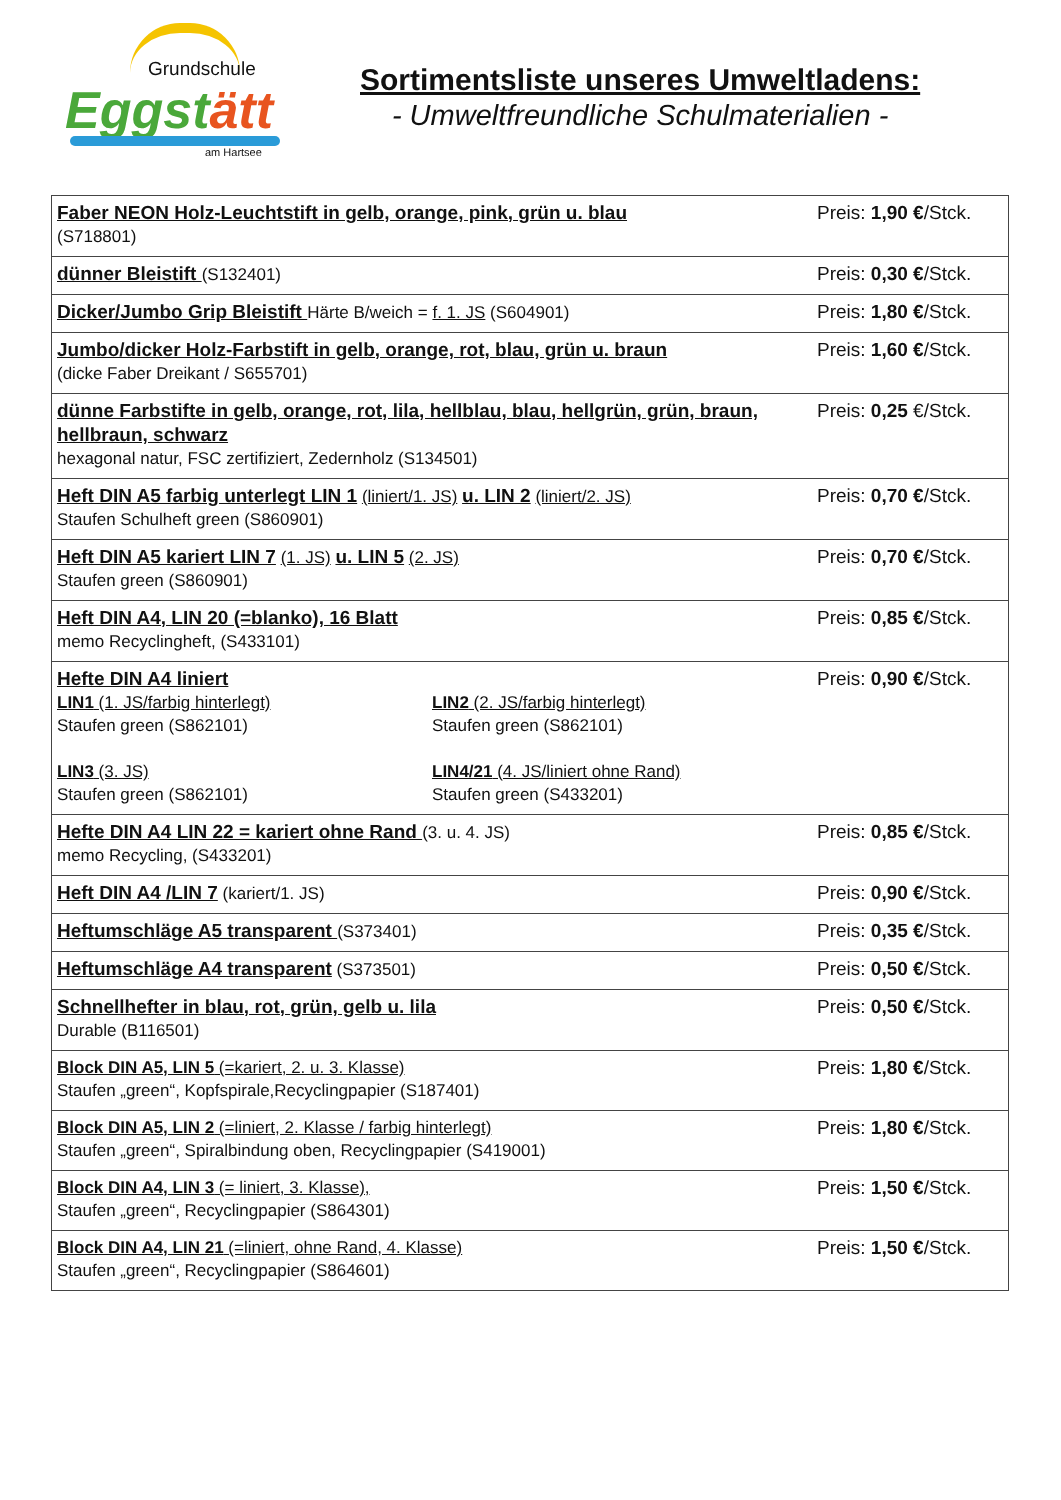Grundschule
Eggstätt
am Hartsee
Sortimentsliste unseres Umweltladens:
- Umweltfreundliche Schulmaterialien -
| Faber NEON Holz-Leuchtstift in gelb, orange, pink, grün u. blau (S718801) | Preis: 1,90 € /Stck. |
| dünner Bleistift (S132401) | Preis: 0,30 € /Stck. |
| Dicker/Jumbo Grip Bleistift Härte B/weich = f. 1. JS (S604901) | Preis: 1,80 € /Stck. |
| Jumbo/dicker Holz-Farbstift in gelb, orange, rot, blau, grün u. braun (dicke Faber Dreikant / S655701) | Preis: 1,60 € /Stck. |
| dünne Farbstifte in gelb, orange, rot, lila, hellblau, blau, hellgrün, grün, braun, hellbraun, schwarz hexagonal natur, FSC zertifiziert, Zedernholz (S134501) | Preis: 0,25 €/Stck. |
| Heft DIN A5 farbig unterlegt LIN 1 (liniert/1. JS) u. LIN 2 (liniert/2. JS) Staufen Schulheft green (S860901) | Preis: 0,70 € /Stck. |
| Heft DIN A5 kariert LIN 7 (1. JS) u. LIN 5 (2. JS) Staufen green (S860901) | Preis: 0,70 € /Stck. |
| Heft DIN A4, LIN 20 (=blanko), 16 Blatt memo Recyclingheft, (S433101) | Preis: 0,85 € /Stck. |
| Hefte DIN A4 liniert LIN1 (1. JS/farbig hinterlegt) Staufen green (S862101) LIN2 (2. JS/farbig hinterlegt) Staufen green (S862101) LIN3 (3. JS) Staufen green (S862101) LIN4/21 (4. JS/liniert ohne Rand) Staufen green (S433201) | Preis: 0,90 € /Stck. |
| Hefte DIN A4 LIN 22 = kariert ohne Rand (3. u. 4. JS) memo Recycling, (S433201) | Preis: 0,85 € /Stck. |
| Heft DIN A4 /LIN 7 (kariert/1. JS) | Preis: 0,90 € /Stck. |
| Heftumschläge A5 transparent (S373401) | Preis: 0,35 € /Stck. |
| Heftumschläge A4 transparent (S373501) | Preis: 0,50 € /Stck. |
| Schnellhefter in blau, rot, grün, gelb u. lila Durable (B116501) | Preis: 0,50 € /Stck. |
| Block DIN A5, LIN 5 (=kariert, 2. u. 3. Klasse) Staufen „green“, Kopfspirale,Recyclingpapier (S187401) | Preis: 1,80 € /Stck. |
| Block DIN A5, LIN 2 (=liniert, 2. Klasse / farbig hinterlegt) Staufen „green“, Spiralbindung oben, Recyclingpapier (S419001) | Preis: 1,80 € /Stck. |
| Block DIN A4, LIN 3 (= liniert, 3. Klasse), Staufen „green“, Recyclingpapier (S864301) | Preis: 1,50 € /Stck. |
| Block DIN A4, LIN 21 (=liniert, ohne Rand, 4. Klasse) Staufen „green“, Recyclingpapier (S864601) | Preis: 1,50 € /Stck. |